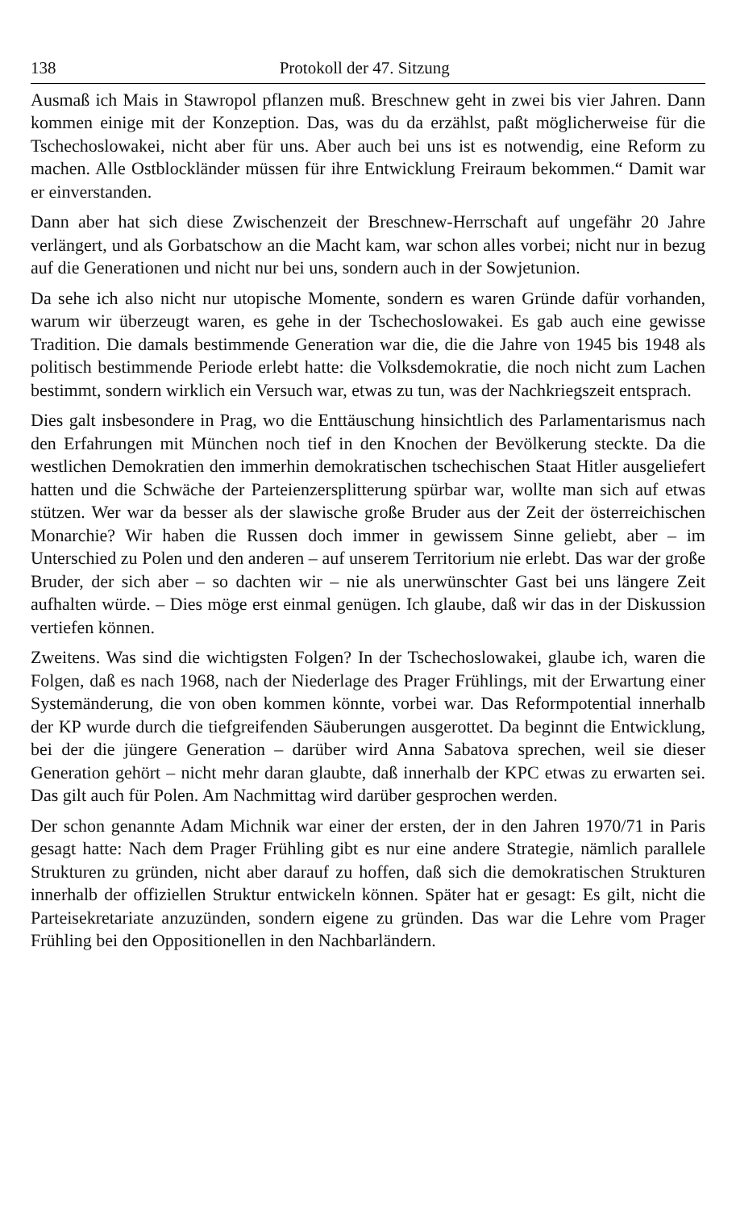138 Protokoll der 47. Sitzung
Ausmaß ich Mais in Stawropol pflanzen muß. Breschnew geht in zwei bis vier Jahren. Dann kommen einige mit der Konzeption. Das, was du da erzählst, paßt möglicherweise für die Tschechoslowakei, nicht aber für uns. Aber auch bei uns ist es notwendig, eine Reform zu machen. Alle Ostblockländer müssen für ihre Entwicklung Freiraum bekommen.“ Damit war er einverstanden.
Dann aber hat sich diese Zwischenzeit der Breschnew-Herrschaft auf ungefähr 20 Jahre verlängert, und als Gorbatschow an die Macht kam, war schon alles vorbei; nicht nur in bezug auf die Generationen und nicht nur bei uns, sondern auch in der Sowjetunion.
Da sehe ich also nicht nur utopische Momente, sondern es waren Gründe dafür vorhanden, warum wir überzeugt waren, es gehe in der Tschechoslowakei. Es gab auch eine gewisse Tradition. Die damals bestimmende Generation war die, die die Jahre von 1945 bis 1948 als politisch bestimmende Periode erlebt hatte: die Volksdemokratie, die noch nicht zum Lachen bestimmt, sondern wirklich ein Versuch war, etwas zu tun, was der Nachkriegszeit entsprach.
Dies galt insbesondere in Prag, wo die Enttäuschung hinsichtlich des Parlamentarismus nach den Erfahrungen mit München noch tief in den Knochen der Bevölkerung steckte. Da die westlichen Demokratien den immerhin demokratischen tschechischen Staat Hitler ausgeliefert hatten und die Schwäche der Parteienzersplitterung spürbar war, wollte man sich auf etwas stützen. Wer war da besser als der slawische große Bruder aus der Zeit der österreichischen Monarchie? Wir haben die Russen doch immer in gewissem Sinne geliebt, aber – im Unterschied zu Polen und den anderen – auf unserem Territorium nie erlebt. Das war der große Bruder, der sich aber – so dachten wir – nie als unerwünschter Gast bei uns längere Zeit aufhalten würde. – Dies möge erst einmal genügen. Ich glaube, daß wir das in der Diskussion vertiefen können.
Zweitens. Was sind die wichtigsten Folgen? In der Tschechoslowakei, glaube ich, waren die Folgen, daß es nach 1968, nach der Niederlage des Prager Frühlings, mit der Erwartung einer Systemänderung, die von oben kommen könnte, vorbei war. Das Reformpotential innerhalb der KP wurde durch die tiefgreifenden Säuberungen ausgerottet. Da beginnt die Entwicklung, bei der die jüngere Generation – darüber wird Anna Sabatova sprechen, weil sie dieser Generation gehört – nicht mehr daran glaubte, daß innerhalb der KPC etwas zu erwarten sei. Das gilt auch für Polen. Am Nachmittag wird darüber gesprochen werden.
Der schon genannte Adam Michnik war einer der ersten, der in den Jahren 1970/71 in Paris gesagt hatte: Nach dem Prager Frühling gibt es nur eine andere Strategie, nämlich parallele Strukturen zu gründen, nicht aber darauf zu hoffen, daß sich die demokratischen Strukturen innerhalb der offiziellen Struktur entwickeln können. Später hat er gesagt: Es gilt, nicht die Parteisekretariate anzuzünden, sondern eigene zu gründen. Das war die Lehre vom Prager Frühling bei den Oppositionellen in den Nachbarländern.